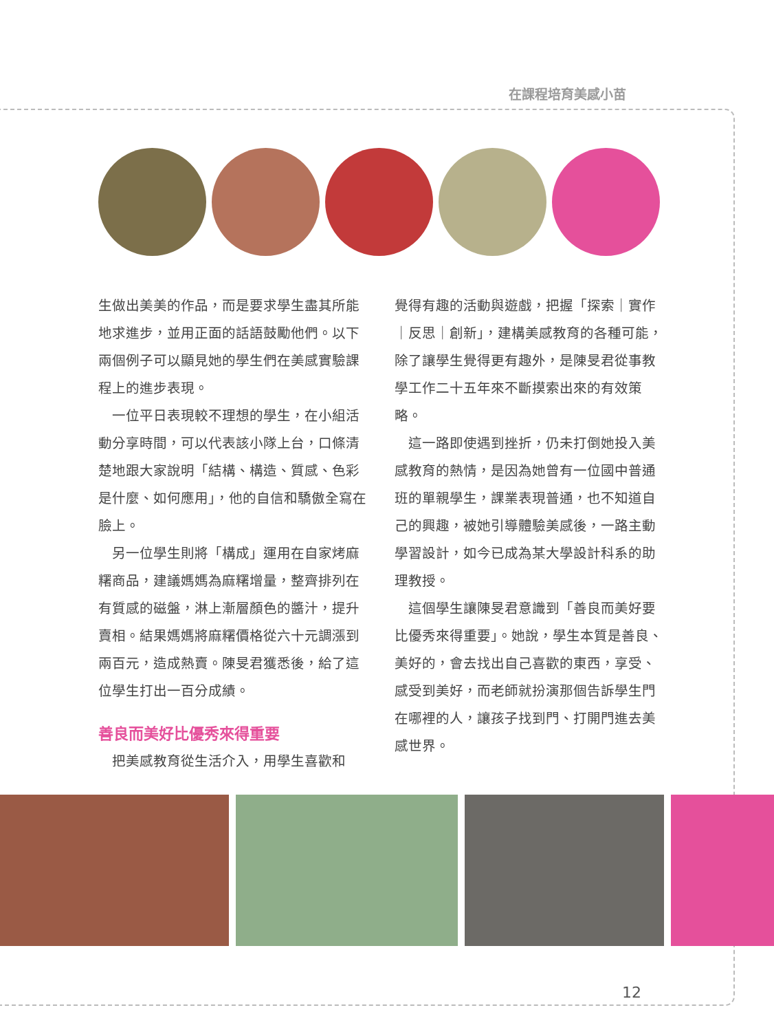在課程培育美感小苗
生做出美美的作品，而是要求學生盡其所能地求進步，並用正面的話語鼓勵他們。以下兩個例子可以顯見她的學生們在美感實驗課程上的進步表現。
一位平日表現較不理想的學生，在小組活動分享時間，可以代表該小隊上台，口條清楚地跟大家說明「結構、構造、質感、色彩是什麼、如何應用」，他的自信和驕傲全寫在臉上。
另一位學生則將「構成」運用在自家烤麻糬商品，建議媽媽為麻糬增量，整齊排列在有質感的磁盤，淋上漸層顏色的醬汁，提升賣相。結果媽媽將麻糬價格從六十元調漲到兩百元，造成熱賣。陳旻君獲悉後，給了這位學生打出一百分成績。
善良而美好比優秀來得重要
把美感教育從生活介入，用學生喜歡和
覺得有趣的活動與遊戲，把握「探索｜實作｜反思｜創新」，建構美感教育的各種可能，除了讓學生覺得更有趣外，是陳旻君從事教學工作二十五年來不斷摸索出來的有效策略。
這一路即使遇到挫折，仍未打倒她投入美感教育的熱情，是因為她曾有一位國中普通班的單親學生，課業表現普通，也不知道自己的興趣，被她引導體驗美感後，一路主動學習設計，如今已成為某大學設計科系的助理教授。
這個學生讓陳旻君意識到「善良而美好要比優秀來得重要」。她說，學生本質是善良、美好的，會去找出自己喜歡的東西，享受、感受到美好，而老師就扮演那個告訴學生門在哪裡的人，讓孩子找到門、打開門進去美感世界。
12